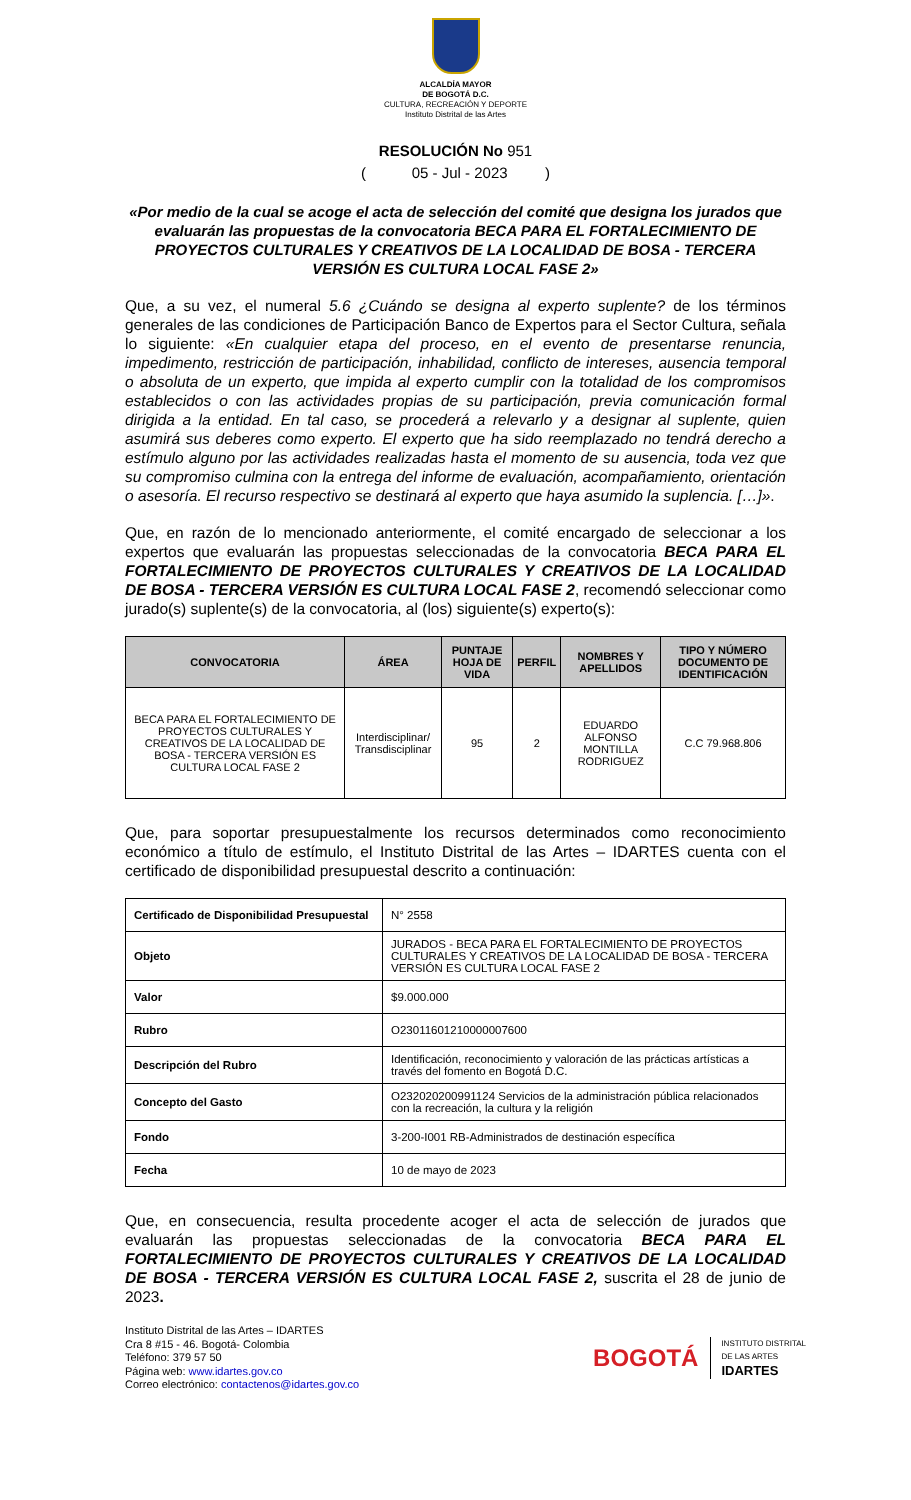ALCALDÍA MAYOR
DE BOGOTÁ D.C.
CULTURA, RECREACIÓN Y DEPORTE
Instituto Distrital de las Artes
RESOLUCIÓN No 951
( 05 - Jul - 2023 )
«Por medio de la cual se acoge el acta de selección del comité que designa los jurados que evaluarán las propuestas de la convocatoria BECA PARA EL FORTALECIMIENTO DE PROYECTOS CULTURALES Y CREATIVOS DE LA LOCALIDAD DE BOSA - TERCERA VERSIÓN ES CULTURA LOCAL FASE 2»
Que, a su vez, el numeral 5.6 ¿Cuándo se designa al experto suplente? de los términos generales de las condiciones de Participación Banco de Expertos para el Sector Cultura, señala lo siguiente: «En cualquier etapa del proceso, en el evento de presentarse renuncia, impedimento, restricción de participación, inhabilidad, conflicto de intereses, ausencia temporal o absoluta de un experto, que impida al experto cumplir con la totalidad de los compromisos establecidos o con las actividades propias de su participación, previa comunicación formal dirigida a la entidad. En tal caso, se procederá a relevarlo y a designar al suplente, quien asumirá sus deberes como experto. El experto que ha sido reemplazado no tendrá derecho a estímulo alguno por las actividades realizadas hasta el momento de su ausencia, toda vez que su compromiso culmina con la entrega del informe de evaluación, acompañamiento, orientación o asesoría. El recurso respectivo se destinará al experto que haya asumido la suplencia. […]».
Que, en razón de lo mencionado anteriormente, el comité encargado de seleccionar a los expertos que evaluarán las propuestas seleccionadas de la convocatoria BECA PARA EL FORTALECIMIENTO DE PROYECTOS CULTURALES Y CREATIVOS DE LA LOCALIDAD DE BOSA - TERCERA VERSIÓN ES CULTURA LOCAL FASE 2, recomendó seleccionar como jurado(s) suplente(s) de la convocatoria, al (los) siguiente(s) experto(s):
| CONVOCATORIA | ÁREA | PUNTAJE HOJA DE VIDA | PERFIL | NOMBRES Y APELLIDOS | TIPO Y NÚMERO DOCUMENTO DE IDENTIFICACIÓN |
| --- | --- | --- | --- | --- | --- |
| BECA PARA EL FORTALECIMIENTO DE PROYECTOS CULTURALES Y CREATIVOS DE LA LOCALIDAD DE BOSA - TERCERA VERSIÓN ES CULTURA LOCAL FASE 2 | Interdisciplinar/ Transdisciplinar | 95 | 2 | EDUARDO ALFONSO MONTILLA RODRIGUEZ | C.C 79.968.806 |
Que, para soportar presupuestalmente los recursos determinados como reconocimiento económico a título de estímulo, el Instituto Distrital de las Artes – IDARTES cuenta con el certificado de disponibilidad presupuestal descrito a continuación:
| Certificado de Disponibilidad Presupuestal | N° 2558 |
| Objeto | JURADOS - BECA PARA EL FORTALECIMIENTO DE PROYECTOS CULTURALES Y CREATIVOS DE LA LOCALIDAD DE BOSA - TERCERA VERSIÓN ES CULTURA LOCAL FASE 2 |
| Valor | $9.000.000 |
| Rubro | O23011601210000007600 |
| Descripción del Rubro | Identificación, reconocimiento y valoración de las prácticas artísticas a través del fomento en Bogotá D.C. |
| Concepto del Gasto | O232020200991124 Servicios de la administración pública relacionados con la recreación, la cultura y la religión |
| Fondo | 3-200-I001 RB-Administrados de destinación específica |
| Fecha | 10 de mayo de 2023 |
Que, en consecuencia, resulta procedente acoger el acta de selección de jurados que evaluarán las propuestas seleccionadas de la convocatoria BECA PARA EL FORTALECIMIENTO DE PROYECTOS CULTURALES Y CREATIVOS DE LA LOCALIDAD DE BOSA - TERCERA VERSIÓN ES CULTURA LOCAL FASE 2, suscrita el 28 de junio de 2023.
Instituto Distrital de las Artes – IDARTES
Cra 8 #15 - 46. Bogotá- Colombia
Teléfono: 379 57 50
Página web: www.idartes.gov.co
Correo electrónico: contactenos@idartes.gov.co
BOGOTÁ INSTITUTO DISTRITAL
DE LAS ARTES
IDARTES